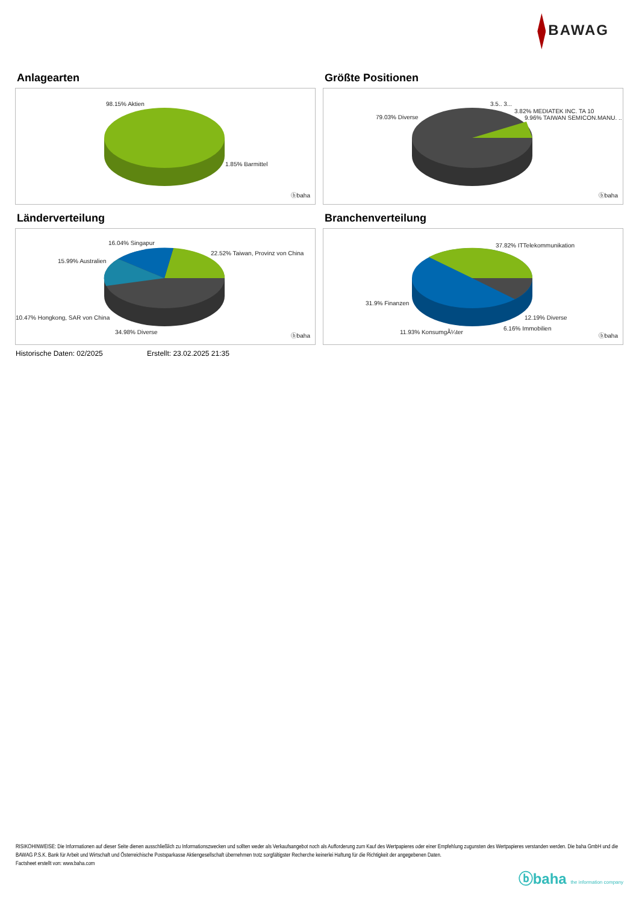BAWAG
Anlagearten
98.15% Aktien
1.85% Barmittel
ⓑbaha
Größte Positionen
79.03% Diverse
3.5.. 3...
3.82% MEDIATEK INC. TA 10
9.96% TAIWAN SEMICON.MANU. ..
ⓑbaha
Länderverteilung
16.04% Singapur
22.52% Taiwan, Provinz von China
15.99% Australien
10.47% Hongkong, SAR von China
34.98% Diverse
ⓑbaha
Branchenverteilung
37.82% ITTelekommunikation
31.9% Finanzen
12.19% Diverse
6.16% Immobilien
11.93% KonsumgÃ¼ter
ⓑbaha
Historische Daten: 02/2025 Erstellt: 23.02.2025 21:35
RISIKOHINWEISE: Die Informationen auf dieser Seite dienen ausschließlich zu Informationszwecken und sollten weder als Verkaufsangebot noch als Aufforderung zum Kauf des Wertpapieres oder einer Empfehlung zugunsten des Wertpapieres verstanden werden. Die baha GmbH und die BAWAG P.S.K. Bank für Arbeit und Wirtschaft und Österreichische Postsparkasse Aktiengesellschaft übernehmen trotz sorgfältigster Recherche keinerlei Haftung für die Richtigkeit der angegebenen Daten.
Factsheet erstellt von: www.baha.com
ⓑbaha the information company